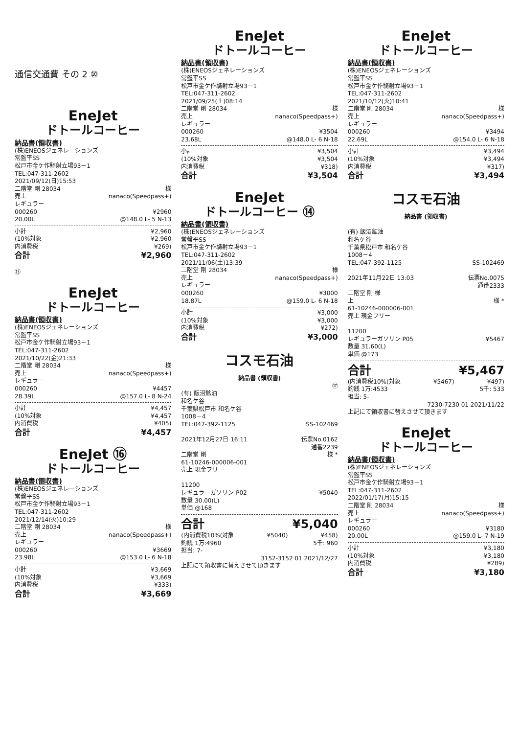通信交通費 その 2 ⑩
EneJet
ドトールコーヒー
納品書(領収書)
(株)ENEOSジェネレーションズ
常盤平SS
松戸市金ケ作騎射立場93－1
TEL:047-311-2602
2021/09/12(日)15:53
二階堂 剛 28034 様
売上 nanaco(Speedpass+)
レギュラー
000260 ¥2960
20.00L @148.0 L- 5 N-13
小計 ¥2,960
(10%対象 ¥2,960
内消費税 ¥269)
合計 ¥2,960
⑬
EneJet
ドトールコーヒー
納品書(領収書)
(株)ENEOSジェネレーションズ
常盤平SS
松戸市金ケ作騎射立場93－1
TEL:047-311-2602
2021/10/22(金)21:33
二階堂 剛 28034 様
売上 nanaco(Speedpass+)
レギュラー
000260 ¥4457
28.39L @157.0 L- 8 N-24
小計 ¥4,457
(10%対象 ¥4,457
内消費税 ¥405)
合計 ¥4,457
EneJet ⑯
ドトールコーヒー
納品書(領収書)
(株)ENEOSジェネレーションズ
常盤平SS
松戸市金ケ作騎射立場93－1
TEL:047-311-2602
2021/12/14(火)10:29
二階堂 剛 28034 様
売上 nanaco(Speedpass+)
レギュラー
000260 ¥3669
23.98L @153.0 L- 6 N-18
小計 ¥3,669
(10%対象 ¥3,669
内消費税 ¥333)
合計 ¥3,669
EneJet
ドトールコーヒー
納品書(領収書)
(株)ENEOSジェネレーションズ
常盤平SS
松戸市金ケ作騎射立場93－1
TEL:047-311-2602
2021/09/25(土)08:14
二階堂 剛 28034 様
売上 nanaco(Speedpass+)
レギュラー
000260 ¥3504
23.68L @148.0 L- 6 N-18
小計 ¥3,504
(10%対象 ¥3,504
内消費税 ¥318)
合計 ¥3,504
EneJet
ドトールコーヒー ⑭
納品書(領収書)
(株)ENEOSジェネレーションズ
常盤平SS
松戸市金ケ作騎射立場93－1
TEL:047-311-2602
2021/11/06(土)13:39
二階堂 剛 28034 様
売上 nanaco(Speedpass+)
レギュラー
000260 ¥3000
18.87L @159.0 L- 6 N-18
小計 ¥3,000
(10%対象 ¥3,000
内消費税 ¥272)
合計 ¥3,000
コスモ石油
納品書 (領収書)
⑰
(有) 飯沼鉱油
和名ケ谷
千葉県松戸市 和名ケ谷
1008－4
TEL:047-392-1125 SS-102469
2021年12月27日 16:11 伝票No.0162
通番2239
二階堂 剛 様 *
61-10246-000006-001
売上 現金フリー
11200
レギュラーガソリン P02 ¥5040
数量 30.00(L)
単価 @168
合計 ¥5,040
(内消費税10%(対象 ¥5040) ¥458)
釣銭 1万:4960 5千: 960
担当: 7-
3152-3152 01 2021/12/27
上記にて領収書に替えさせて頂きます
EneJet
ドトールコーヒー
納品書(領収書)
(株)ENEOSジェネレーションズ
常盤平SS
松戸市金ケ作騎射立場93－1
TEL:047-311-2602
2021/10/12(火)10:41
二階堂 剛 28034 様
売上 nanaco(Speedpass+)
レギュラー
000260 ¥3494
22.69L @154.0 L- 6 N-18
小計 ¥3,494
(10%対象 ¥3,494
内消費税 ¥317)
合計 ¥3,494
コスモ石油
納品書 (領収書)
(有) 飯沼鉱油
和名ケ谷
千葉県松戸市 和名ケ谷
1008－4
TEL:047-392-1125 SS-102469
2021年11月22日 13:03 伝票No.0075
通番2333
二階堂 剛 様
上 様 *
61-10246-000006-001
売上 現金フリー
11200
レギュラーガソリン P05 ¥5467
数量 31.60(L)
単価 @173
合計 ¥5,467
(内消費税10%(対象 ¥5467) ¥497)
釣銭 1万:4533 5千: 533
担当: 5-
7230-7230 01 2021/11/22
上記にて領収書に替えさせて頂きます
EneJet
ドトールコーヒー
納品書(領収書)
(株)ENEOSジェネレーションズ
常盤平SS
松戸市金ケ作騎射立場93－1
TEL:047-311-2602
2022/01/17(月)15:15
二階堂 剛 28034 様
売上 nanaco(Speedpass+)
レギュラー
000260 ¥3180
20.00L @159.0 L- 7 N-19
小計 ¥3,180
(10%対象 ¥3,180
内消費税 ¥289)
合計 ¥3,180